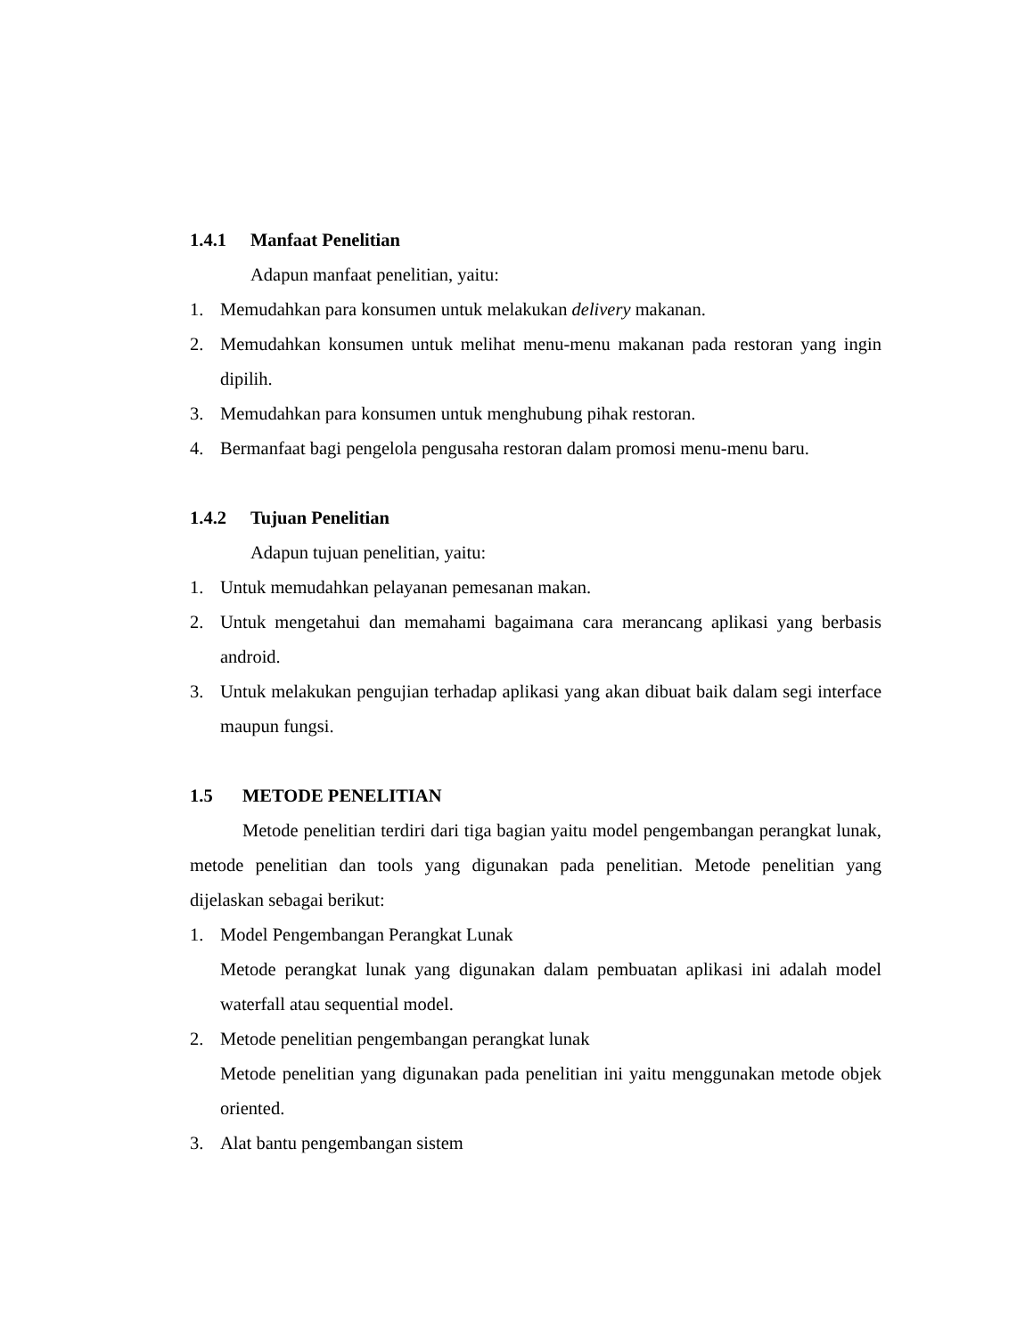1.4.1 Manfaat Penelitian
Adapun manfaat penelitian, yaitu:
1. Memudahkan para konsumen untuk melakukan delivery makanan.
2. Memudahkan konsumen untuk melihat menu-menu makanan pada restoran yang ingin dipilih.
3. Memudahkan para konsumen untuk menghubung pihak restoran.
4. Bermanfaat bagi pengelola pengusaha restoran dalam promosi menu-menu baru.
1.4.2 Tujuan Penelitian
Adapun tujuan penelitian, yaitu:
1. Untuk memudahkan pelayanan pemesanan makan.
2. Untuk mengetahui dan memahami bagaimana cara merancang aplikasi yang berbasis android.
3. Untuk melakukan pengujian terhadap aplikasi yang akan dibuat baik dalam segi interface maupun fungsi.
1.5 METODE PENELITIAN
Metode penelitian terdiri dari tiga bagian yaitu model pengembangan perangkat lunak, metode penelitian dan tools yang digunakan pada penelitian. Metode penelitian yang dijelaskan sebagai berikut:
1. Model Pengembangan Perangkat Lunak
Metode perangkat lunak yang digunakan dalam pembuatan aplikasi ini adalah model waterfall atau sequential model.
2. Metode penelitian pengembangan perangkat lunak
Metode penelitian yang digunakan pada penelitian ini yaitu menggunakan metode objek oriented.
3. Alat bantu pengembangan sistem